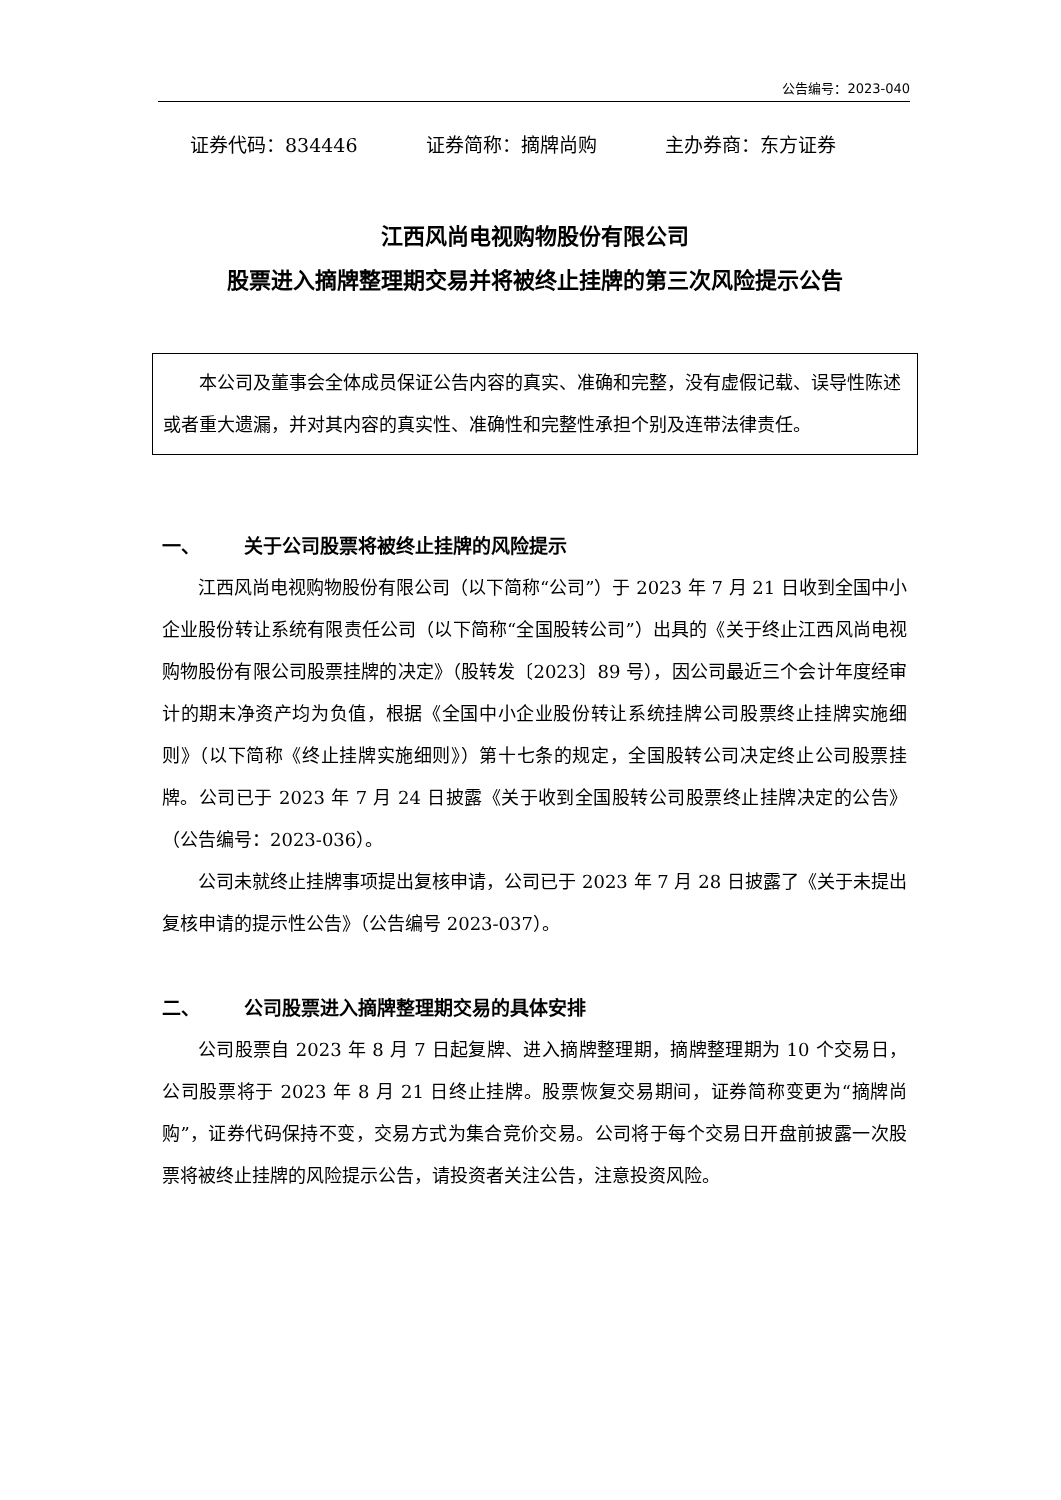公告编号：2023-040
证券代码：834446 证券简称：摘牌尚购 主办券商：东方证券
江西风尚电视购物股份有限公司
股票进入摘牌整理期交易并将被终止挂牌的第三次风险提示公告
本公司及董事会全体成员保证公告内容的真实、准确和完整，没有虚假记载、误导性陈述或者重大遗漏，并对其内容的真实性、准确性和完整性承担个别及连带法律责任。
一、 关于公司股票将被终止挂牌的风险提示
江西风尚电视购物股份有限公司（以下简称“公司”）于 2023 年 7 月 21 日收到全国中小企业股份转让系统有限责任公司（以下简称“全国股转公司”）出具的《关于终止江西风尚电视购物股份有限公司股票挂牌的决定》（股转发〔2023〕89 号），因公司最近三个会计年度经审计的期末净资产均为负值，根据《全国中小企业股份转让系统挂牌公司股票终止挂牌实施细则》（以下简称《终止挂牌实施细则》）第十七条的规定，全国股转公司决定终止公司股票挂牌。公司已于 2023 年 7 月 24 日披露《关于收到全国股转公司股票终止挂牌决定的公告》（公告编号：2023-036）。
公司未就终止挂牌事项提出复核申请，公司已于 2023 年 7 月 28 日披露了《关于未提出复核申请的提示性公告》（公告编号 2023-037）。
二、 公司股票进入摘牌整理期交易的具体安排
公司股票自 2023 年 8 月 7 日起复牌、进入摘牌整理期，摘牌整理期为 10 个交易日，公司股票将于 2023 年 8 月 21 日终止挂牌。股票恢复交易期间，证券简称变更为“摘牌尚购”，证券代码保持不变，交易方式为集合竞价交易。公司将于每个交易日开盘前披露一次股票将被终止挂牌的风险提示公告，请投资者关注公告，注意投资风险。